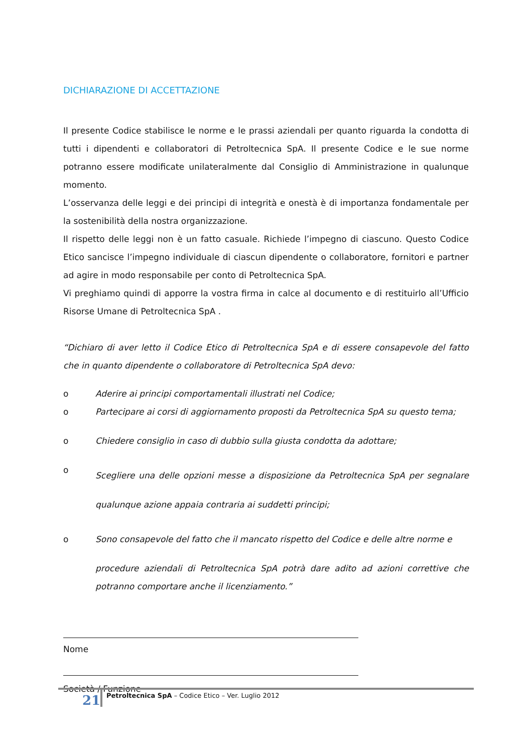DICHIARAZIONE DI ACCETTAZIONE
Il presente Codice stabilisce le norme e le prassi aziendali per quanto riguarda la condotta di tutti i dipendenti e collaboratori di Petroltecnica SpA. Il presente Codice e le sue norme potranno essere modificate unilateralmente dal Consiglio di Amministrazione in qualunque momento.
L’osservanza delle leggi e dei principi di integrità e onestà è di importanza fondamentale per la sostenibilità della nostra organizzazione.
Il rispetto delle leggi non è un fatto casuale. Richiede l’impegno di ciascuno. Questo Codice Etico sancisce l’impegno individuale di ciascun dipendente o collaboratore, fornitori e partner ad agire in modo responsabile per conto di Petroltecnica SpA.
Vi preghiamo quindi di apporre la vostra firma in calce al documento e di restituirlo all’Ufficio Risorse Umane di Petroltecnica SpA .
“Dichiaro di aver letto il Codice Etico di Petroltecnica SpA e di essere consapevole del fatto che in quanto dipendente o collaboratore di Petroltecnica SpA devo:
o Aderire ai principi comportamentali illustrati nel Codice;
o Partecipare ai corsi di aggiornamento proposti da Petroltecnica SpA su questo tema;
o Chiedere consiglio in caso di dubbio sulla giusta condotta da adottare;
o Scegliere una delle opzioni messe a disposizione da Petroltecnica SpA per segnalare qualunque azione appaia contraria ai suddetti principi;
o Sono consapevole del fatto che il mancato rispetto del Codice e delle altre norme e
procedure aziendali di Petroltecnica SpA potrà dare adito ad azioni correttive che potranno comportare anche il licenziamento.”
Nome
Società / Funzione
21 Petroltecnica SpA – Codice Etico – Ver. Luglio 2012